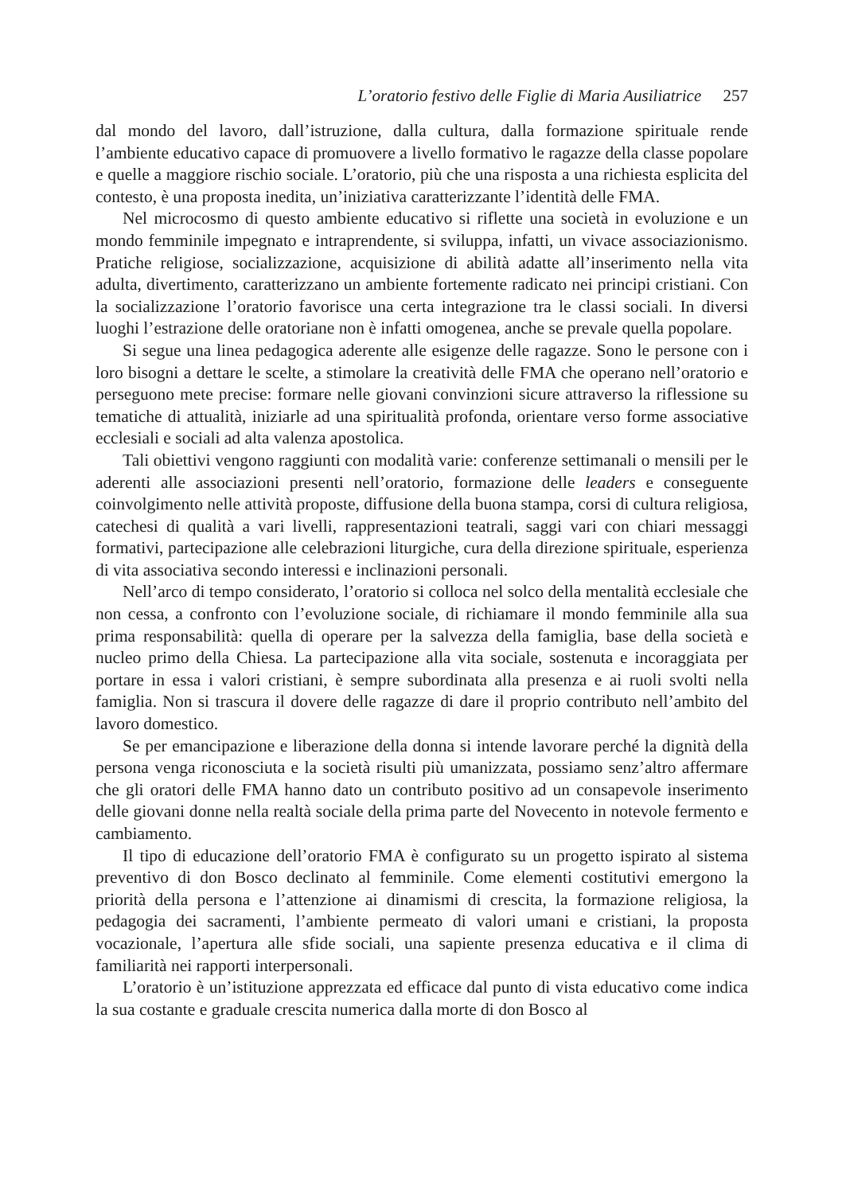L’oratorio festivo delle Figlie di Maria Ausiliatrice 257
dal mondo del lavoro, dall’istruzione, dalla cultura, dalla formazione spirituale rende l’ambiente educativo capace di promuovere a livello formativo le ragazze della classe popolare e quelle a maggiore rischio sociale. L’oratorio, più che una risposta a una richiesta esplicita del contesto, è una proposta inedita, un’iniziativa caratterizzante l’identità delle FMA.
Nel microcosmo di questo ambiente educativo si riflette una società in evoluzione e un mondo femminile impegnato e intraprendente, si sviluppa, infatti, un vivace associazionismo. Pratiche religiose, socializzazione, acquisizione di abilità adatte all’inserimento nella vita adulta, divertimento, caratterizzano un ambiente fortemente radicato nei principi cristiani. Con la socializzazione l’oratorio favorisce una certa integrazione tra le classi sociali. In diversi luoghi l’estrazione delle oratoriane non è infatti omogenea, anche se prevale quella popolare.
Si segue una linea pedagogica aderente alle esigenze delle ragazze. Sono le persone con i loro bisogni a dettare le scelte, a stimolare la creatività delle FMA che operano nell’oratorio e perseguono mete precise: formare nelle giovani convinzioni sicure attraverso la riflessione su tematiche di attualità, iniziarle ad una spiritualità profonda, orientare verso forme associative ecclesiali e sociali ad alta valenza apostolica.
Tali obiettivi vengono raggiunti con modalità varie: conferenze settimanali o mensili per le aderenti alle associazioni presenti nell’oratorio, formazione delle leaders e conseguente coinvolgimento nelle attività proposte, diffusione della buona stampa, corsi di cultura religiosa, catechesi di qualità a vari livelli, rappresentazioni teatrali, saggi vari con chiari messaggi formativi, partecipazione alle celebrazioni liturgiche, cura della direzione spirituale, esperienza di vita associativa secondo interessi e inclinazioni personali.
Nell’arco di tempo considerato, l’oratorio si colloca nel solco della mentalità ecclesiale che non cessa, a confronto con l’evoluzione sociale, di richiamare il mondo femminile alla sua prima responsabilità: quella di operare per la salvezza della famiglia, base della società e nucleo primo della Chiesa. La partecipazione alla vita sociale, sostenuta e incoraggiata per portare in essa i valori cristiani, è sempre subordinata alla presenza e ai ruoli svolti nella famiglia. Non si trascura il dovere delle ragazze di dare il proprio contributo nell’ambito del lavoro domestico.
Se per emancipazione e liberazione della donna si intende lavorare perché la dignità della persona venga riconosciuta e la società risulti più umanizzata, possiamo senz’altro affermare che gli oratori delle FMA hanno dato un contributo positivo ad un consapevole inserimento delle giovani donne nella realtà sociale della prima parte del Novecento in notevole fermento e cambiamento.
Il tipo di educazione dell’oratorio FMA è configurato su un progetto ispirato al sistema preventivo di don Bosco declinato al femminile. Come elementi costitutivi emergono la priorità della persona e l’attenzione ai dinamismi di crescita, la formazione religiosa, la pedagogia dei sacramenti, l’ambiente permeato di valori umani e cristiani, la proposta vocazionale, l’apertura alle sfide sociali, una sapiente presenza educativa e il clima di familiarità nei rapporti interpersonali.
L’oratorio è un’istituzione apprezzata ed efficace dal punto di vista educativo come indica la sua costante e graduale crescita numerica dalla morte di don Bosco al